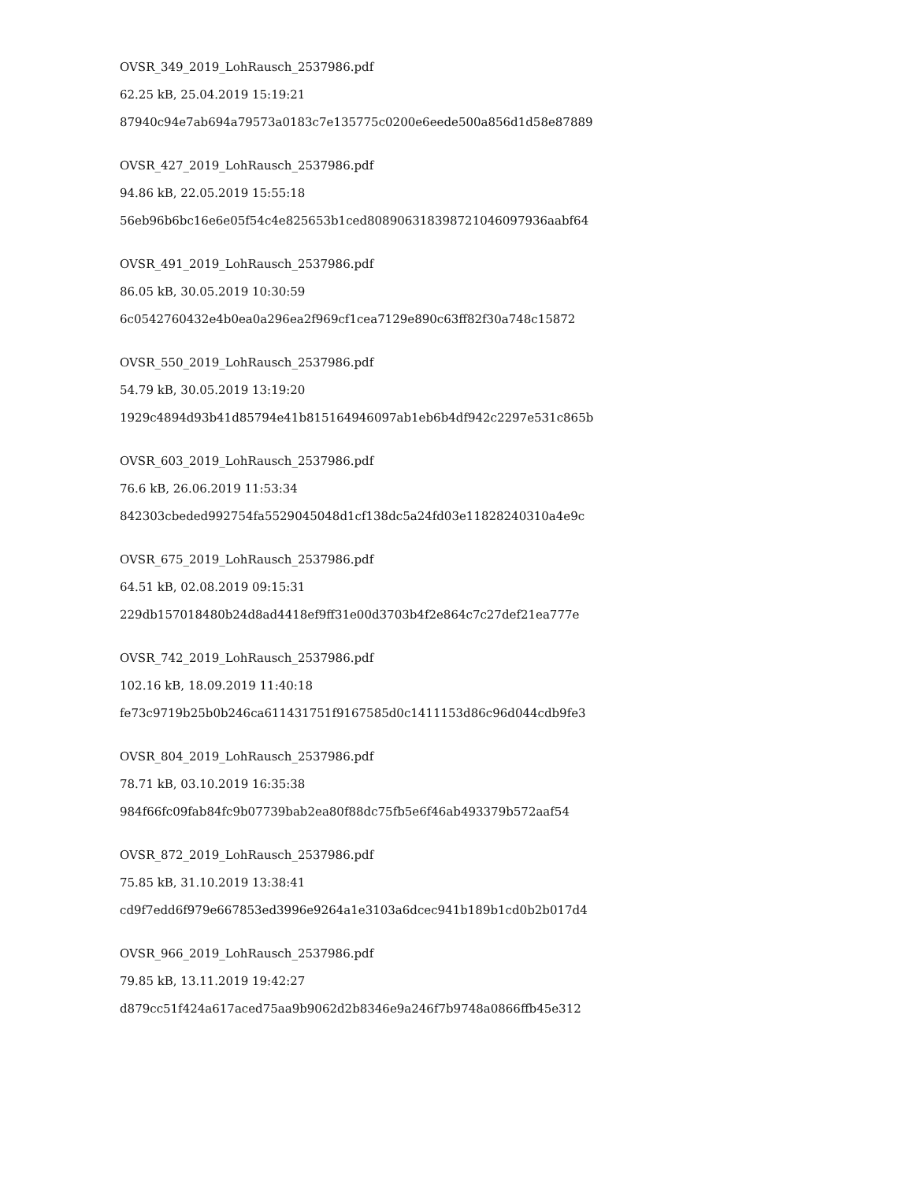OVSR_349_2019_LohRausch_2537986.pdf
62.25 kB, 25.04.2019 15:19:21
87940c94e7ab694a79573a0183c7e135775c0200e6eede500a856d1d58e87889
OVSR_427_2019_LohRausch_2537986.pdf
94.86 kB, 22.05.2019 15:55:18
56eb96b6bc16e6e05f54c4e825653b1ced808906318398721046097936aabf64
OVSR_491_2019_LohRausch_2537986.pdf
86.05 kB, 30.05.2019 10:30:59
6c0542760432e4b0ea0a296ea2f969cf1cea7129e890c63ff82f30a748c15872
OVSR_550_2019_LohRausch_2537986.pdf
54.79 kB, 30.05.2019 13:19:20
1929c4894d93b41d85794e41b815164946097ab1eb6b4df942c2297e531c865b
OVSR_603_2019_LohRausch_2537986.pdf
76.6 kB, 26.06.2019 11:53:34
842303cbeded992754fa5529045048d1cf138dc5a24fd03e11828240310a4e9c
OVSR_675_2019_LohRausch_2537986.pdf
64.51 kB, 02.08.2019 09:15:31
229db157018480b24d8ad4418ef9ff31e00d3703b4f2e864c7c27def21ea777e
OVSR_742_2019_LohRausch_2537986.pdf
102.16 kB, 18.09.2019 11:40:18
fe73c9719b25b0b246ca611431751f9167585d0c1411153d86c96d044cdb9fe3
OVSR_804_2019_LohRausch_2537986.pdf
78.71 kB, 03.10.2019 16:35:38
984f66fc09fab84fc9b07739bab2ea80f88dc75fb5e6f46ab493379b572aaf54
OVSR_872_2019_LohRausch_2537986.pdf
75.85 kB, 31.10.2019 13:38:41
cd9f7edd6f979e667853ed3996e9264a1e3103a6dcec941b189b1cd0b2b017d4
OVSR_966_2019_LohRausch_2537986.pdf
79.85 kB, 13.11.2019 19:42:27
d879cc51f424a617aced75aa9b9062d2b8346e9a246f7b9748a0866ffb45e312